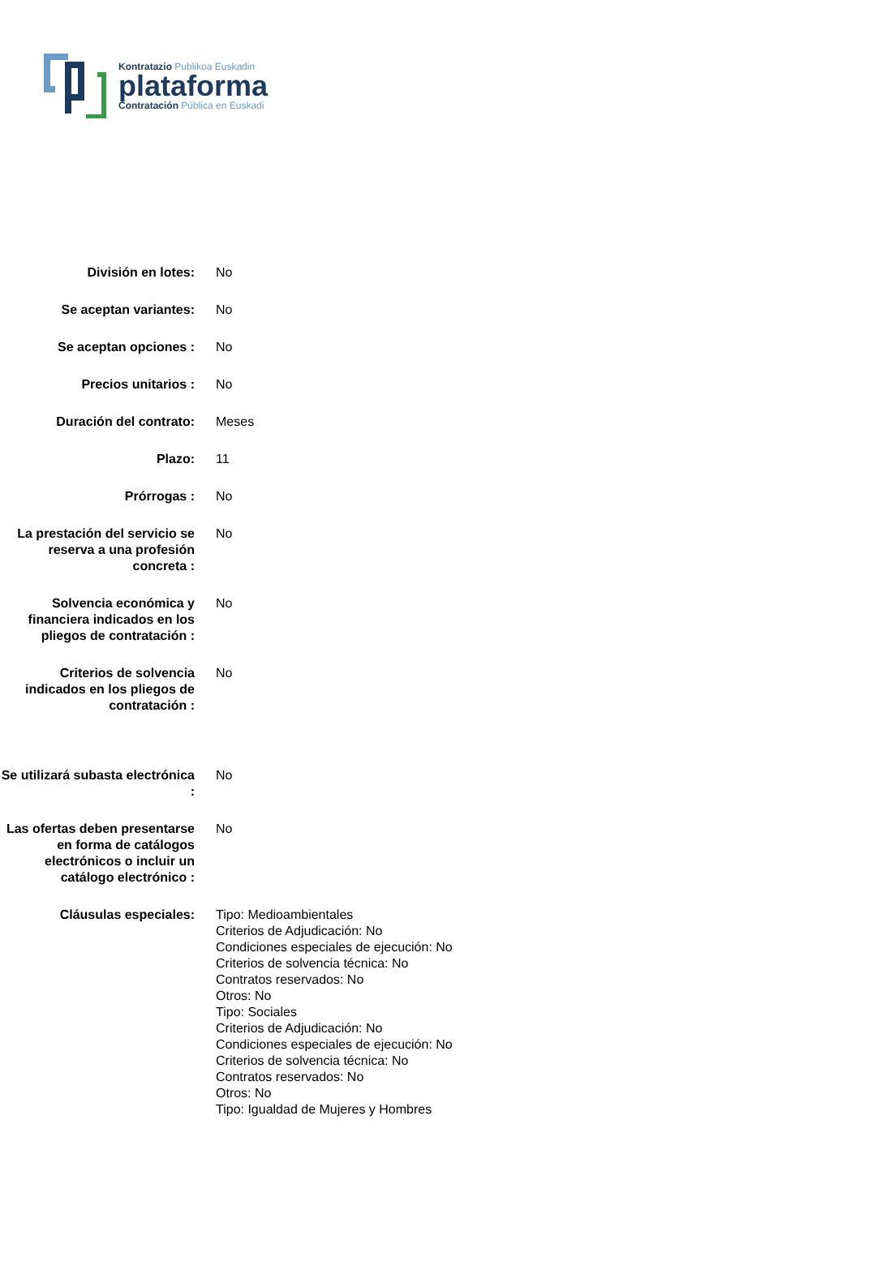Kontratazio Publikoa Euskadin
plataforma
Contratación Pública en Euskadi
| División en lotes: | No |
| Se aceptan variantes: | No |
| Se aceptan opciones : | No |
| Precios unitarios : | No |
| Duración del contrato: | Meses |
| Plazo: | 11 |
| Prórrogas : | No |
| La prestación del servicio se reserva a una profesión concreta : | No |
| Solvencia económica y financiera indicados en los pliegos de contratación : | No |
| Criterios de solvencia indicados en los pliegos de contratación : | No |
| Se utilizará subasta electrónica : | No |
| Las ofertas deben presentarse en forma de catálogos electrónicos o incluir un catálogo electrónico : | No |
| Cláusulas especiales: | Tipo: Medioambientales Criterios de Adjudicación: No Condiciones especiales de ejecución: No Criterios de solvencia técnica: No Contratos reservados: No Otros: No Tipo: Sociales Criterios de Adjudicación: No Condiciones especiales de ejecución: No Criterios de solvencia técnica: No Contratos reservados: No Otros: No Tipo: Igualdad de Mujeres y Hombres |